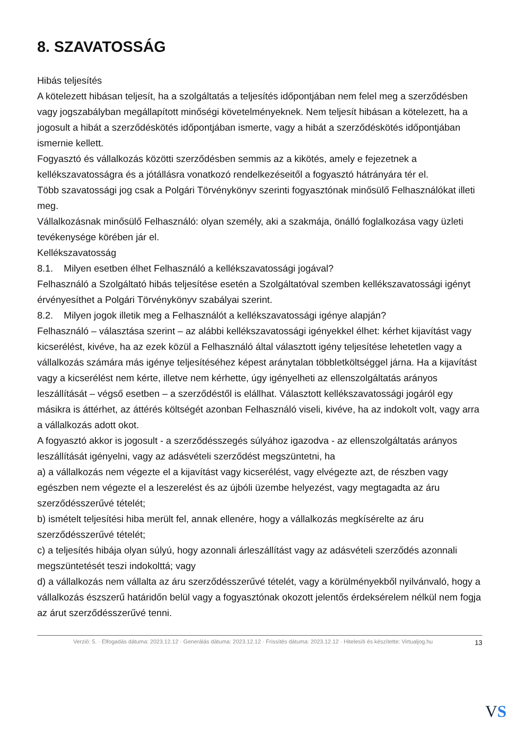8. SZAVATOSSÁG
Hibás teljesítés
A kötelezett hibásan teljesít, ha a szolgáltatás a teljesítés időpontjában nem felel meg a szerződésben vagy jogszabályban megállapított minőségi követelményeknek. Nem teljesít hibásan a kötelezett, ha a jogosult a hibát a szerződéskötés időpontjában ismerte, vagy a hibát a szerződéskötés időpontjában ismernie kellett.
Fogyasztó és vállalkozás közötti szerződésben semmis az a kikötés, amely e fejezetnek a kellékszavatosságra és a jótállásra vonatkozó rendelkezéseitől a fogyasztó hátrányára tér el.
Több szavatossági jog csak a Polgári Törvénykönyv szerinti fogyasztónak minősülő Felhasználókat illeti meg.
Vállalkozásnak minősülő Felhasználó: olyan személy, aki a szakmája, önálló foglalkozása vagy üzleti tevékenysége körében jár el.
Kellékszavatosság
8.1. Milyen esetben élhet Felhasználó a kellékszavatossági jogával?
Felhasználó a Szolgáltató hibás teljesítése esetén a Szolgáltatóval szemben kellékszavatossági igényt érvényesíthet a Polgári Törvénykönyv szabályai szerint.
8.2. Milyen jogok illetik meg a Felhasználót a kellékszavatossági igénye alapján?
Felhasználó – választása szerint – az alábbi kellékszavatossági igényekkel élhet: kérhet kijavítást vagy kicserélést, kivéve, ha az ezek közül a Felhasználó által választott igény teljesítése lehetetlen vagy a vállalkozás számára más igénye teljesítéséhez képest aránytalan többletköltséggel járna. Ha a kijavítást vagy a kicserélést nem kérte, illetve nem kérhette, úgy igényelheti az ellenszolgáltatás arányos leszállítását – végső esetben – a szerződéstől is elállhat. Választott kellékszavatossági jogáról egy másikra is áttérhet, az áttérés költségét azonban Felhasználó viseli, kivéve, ha az indokolt volt, vagy arra a vállalkozás adott okot.
A fogyasztó akkor is jogosult - a szerződésszegés súlyához igazodva - az ellenszolgáltatás arányos leszállítását igényelni, vagy az adásvételi szerződést megszüntetni, ha
a) a vállalkozás nem végezte el a kijavítást vagy kicserélést, vagy elvégezte azt, de részben vagy egészben nem végezte el a leszerelést és az újbóli üzembe helyezést, vagy megtagadta az áru szerződésszerűvé tételét;
b) ismételt teljesítési hiba merült fel, annak ellenére, hogy a vállalkozás megkísérelte az áru szerződésszerűvé tételét;
c) a teljesítés hibája olyan súlyú, hogy azonnali árleszállítást vagy az adásvételi szerződés azonnali megszüntetését teszi indokolttá; vagy
d) a vállalkozás nem vállalta az áru szerződésszerűvé tételét, vagy a körülményekből nyilvánvaló, hogy a vállalkozás észszerű határidőn belül vagy a fogyasztónak okozott jelentős érdeksérelem nélkül nem fogja az árut szerződésszerűvé tenni.
Verzió: 5. · Elfogadás dátuma: 2023.12.12 · Generálás dátuma: 2023.12.12 · Frissítés dátuma: 2023.12.12 · Hitelesíti és készítette: Virtualjog.hu 13
VS